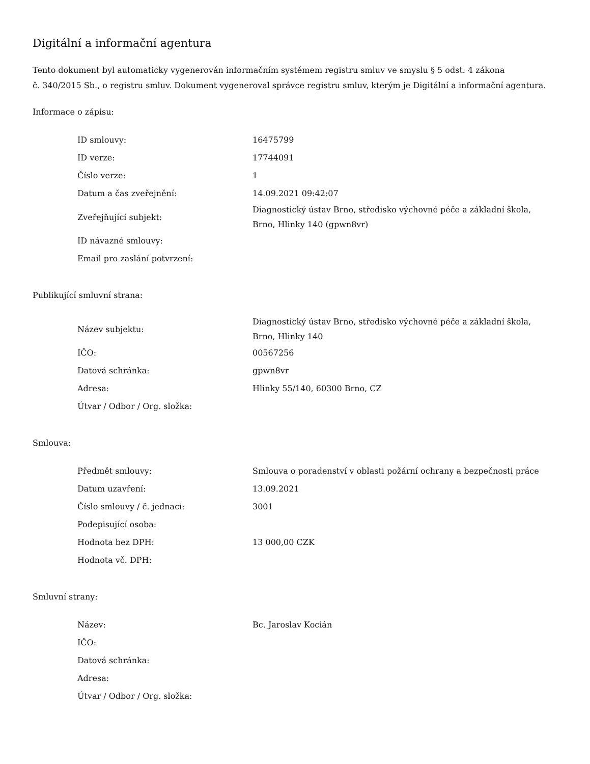Digitální a informační agentura
Tento dokument byl automaticky vygenerován informačním systémem registru smluv ve smyslu § 5 odst. 4 zákona
č. 340/2015 Sb., o registru smluv. Dokument vygeneroval správce registru smluv, kterým je Digitální a informační agentura.
Informace o zápisu:
| ID smlouvy: | 16475799 |
| ID verze: | 17744091 |
| Číslo verze: | 1 |
| Datum a čas zveřejnění: | 14.09.2021 09:42:07 |
| Zveřejňující subjekt: | Diagnostický ústav Brno, středisko výchovné péče a základní škola, Brno, Hlinky 140 (gpwn8vr) |
| ID návazné smlouvy: | |
| Email pro zaslání potvrzení: | |
Publikující smluvní strana:
| Název subjektu: | Diagnostický ústav Brno, středisko výchovné péče a základní škola, Brno, Hlinky 140 |
| IČO: | 00567256 |
| Datová schránka: | gpwn8vr |
| Adresa: | Hlinky 55/140, 60300 Brno, CZ |
| Útvar / Odbor / Org. složka: | |
Smlouva:
| Předmět smlouvy: | Smlouva o poradenství v oblasti požární ochrany a bezpečnosti práce |
| Datum uzavření: | 13.09.2021 |
| Číslo smlouvy / č. jednací: | 3001 |
| Podepisující osoba: | |
| Hodnota bez DPH: | 13 000,00 CZK |
| Hodnota vč. DPH: | |
Smluvní strany:
| Název: | Bc. Jaroslav Kocián |
| IČO: | |
| Datová schránka: | |
| Adresa: | |
| Útvar / Odbor / Org. složka: | |